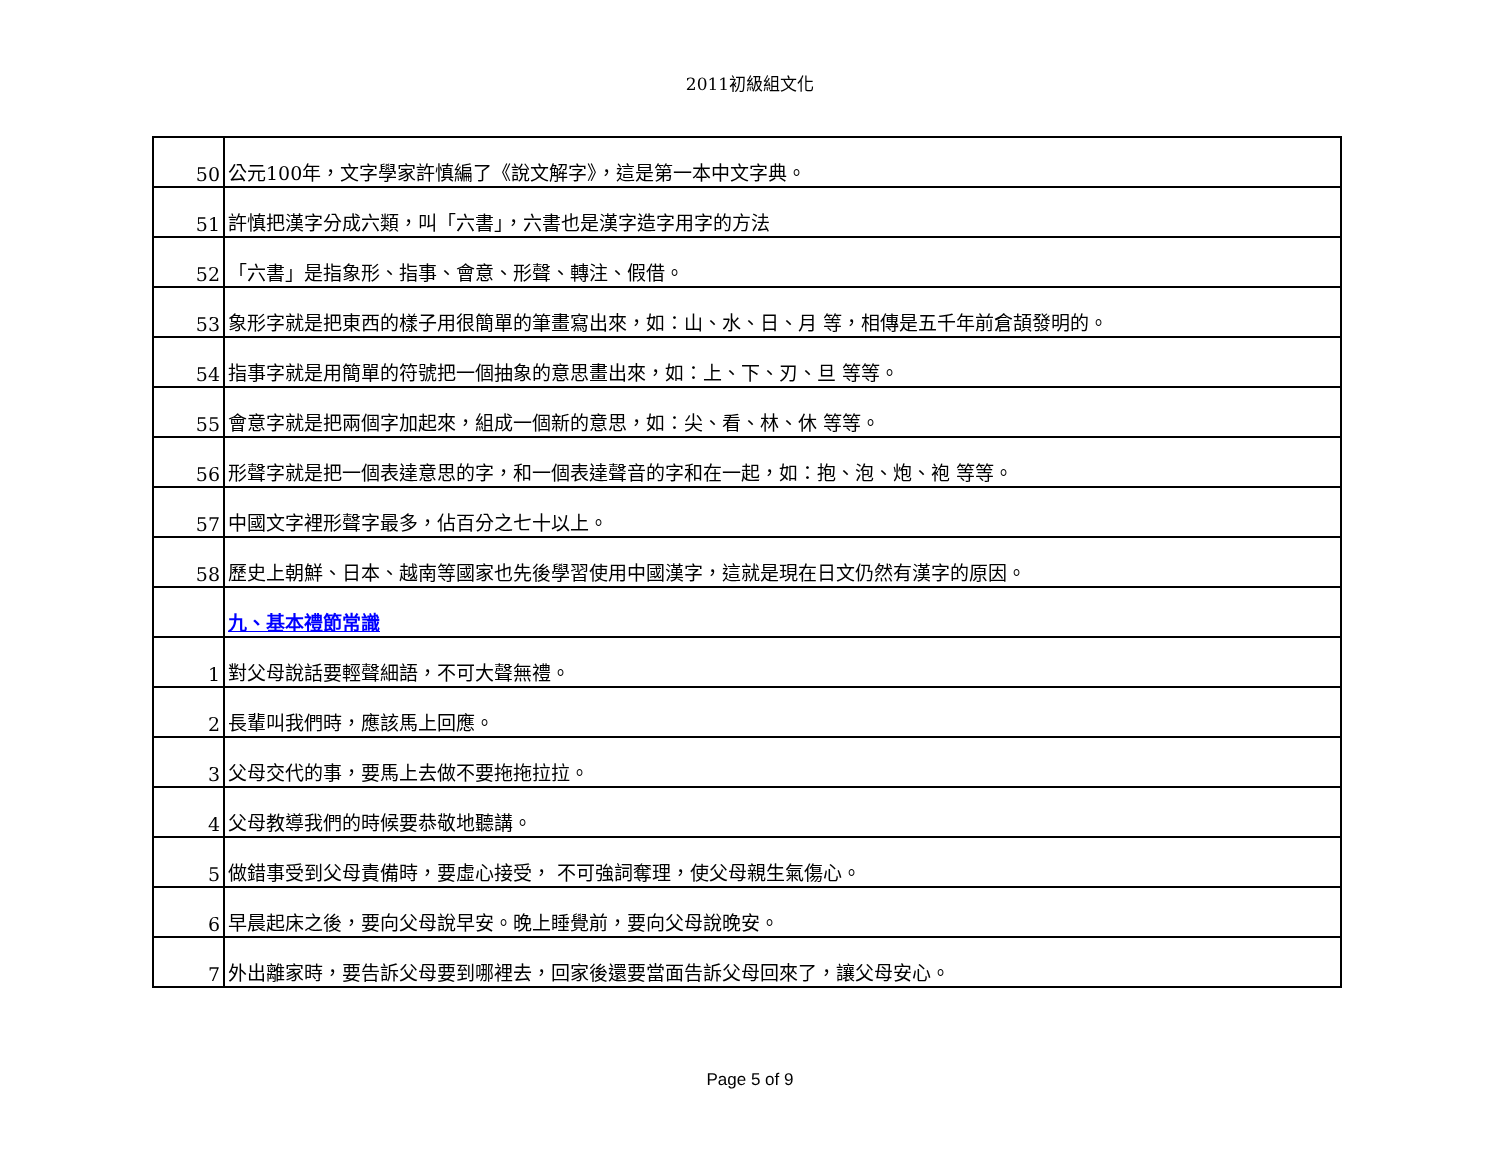2011初級組文化
| 50 | 公元100年，文字學家許慎編了《說文解字》，這是第一本中文字典。 |
| 51 | 許慎把漢字分成六類，叫「六書」，六書也是漢字造字用字的方法 |
| 52 | 「六書」是指象形、指事、會意、形聲、轉注、假借。 |
| 53 | 象形字就是把東西的樣子用很簡單的筆畫寫出來，如：山、水、日、月 等，相傳是五千年前倉頡發明的。 |
| 54 | 指事字就是用簡單的符號把一個抽象的意思畫出來，如：上、下、刃、旦 等等。 |
| 55 | 會意字就是把兩個字加起來，組成一個新的意思，如：尖、看、林、休 等等。 |
| 56 | 形聲字就是把一個表達意思的字，和一個表達聲音的字和在一起，如：抱、泡、炮、袍 等等。 |
| 57 | 中國文字裡形聲字最多，佔百分之七十以上。 |
| 58 | 歷史上朝鮮、日本、越南等國家也先後學習使用中國漢字，這就是現在日文仍然有漢字的原因。 |
| | 九、基本禮節常識 |
| 1 | 對父母說話要輕聲細語，不可大聲無禮。 |
| 2 | 長輩叫我們時，應該馬上回應。 |
| 3 | 父母交代的事，要馬上去做不要拖拖拉拉。 |
| 4 | 父母教導我們的時候要恭敬地聽講。 |
| 5 | 做錯事受到父母責備時，要虛心接受， 不可強詞奪理，使父母親生氣傷心。 |
| 6 | 早晨起床之後，要向父母說早安。晚上睡覺前，要向父母說晚安。 |
| 7 | 外出離家時，要告訴父母要到哪裡去，回家後還要當面告訴父母回來了，讓父母安心。 |
Page 5 of 9